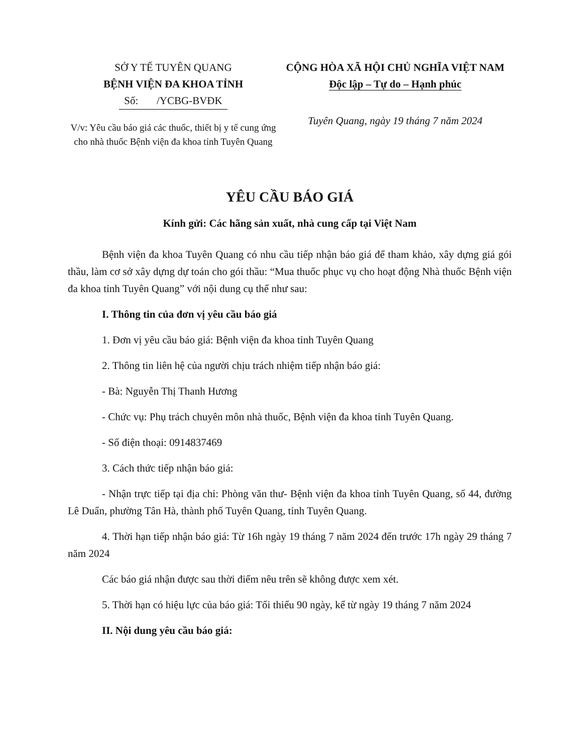SỞ Y TẾ TUYÊN QUANG
BỆNH VIỆN ĐA KHOA TỈNH
Số: /YCBG-BVĐK
V/v: Yêu cầu báo giá các thuốc, thiết bị y tế cung ứng cho nhà thuốc Bệnh viện đa khoa tỉnh Tuyên Quang
CỘNG HÒA XÃ HỘI CHỦ NGHĨA VIỆT NAM
Độc lập – Tự do – Hạnh phúc
Tuyên Quang, ngày 19 tháng 7 năm 2024
YÊU CẦU BÁO GIÁ
Kính gửi: Các hãng sản xuất, nhà cung cấp tại Việt Nam
Bệnh viện đa khoa Tuyên Quang có nhu cầu tiếp nhận báo giá để tham khảo, xây dựng giá gói thầu, làm cơ sở xây dựng dự toán cho gói thầu: “Mua thuốc phục vụ cho hoạt động Nhà thuốc Bệnh viện đa khoa tỉnh Tuyên Quang” với nội dung cụ thể như sau:
I. Thông tin của đơn vị yêu cầu báo giá
1. Đơn vị yêu cầu báo giá: Bệnh viện đa khoa tỉnh Tuyên Quang
2. Thông tin liên hệ của người chịu trách nhiệm tiếp nhận báo giá:
- Bà: Nguyễn Thị Thanh Hương
- Chức vụ: Phụ trách chuyên môn nhà thuốc, Bệnh viện đa khoa tỉnh Tuyên Quang.
- Số điện thoại: 0914837469
3. Cách thức tiếp nhận báo giá:
- Nhận trực tiếp tại địa chỉ: Phòng văn thư- Bệnh viện đa khoa tỉnh Tuyên Quang, số 44, đường Lê Duẩn, phường Tân Hà, thành phố Tuyên Quang, tỉnh Tuyên Quang.
4. Thời hạn tiếp nhận báo giá: Từ 16h ngày 19 tháng 7 năm 2024 đến trước 17h ngày 29 tháng 7 năm 2024
Các báo giá nhận được sau thời điểm nêu trên sẽ không được xem xét.
5. Thời hạn có hiệu lực của báo giá: Tối thiểu 90 ngày, kể từ ngày 19 tháng 7 năm 2024
II. Nội dung yêu cầu báo giá: